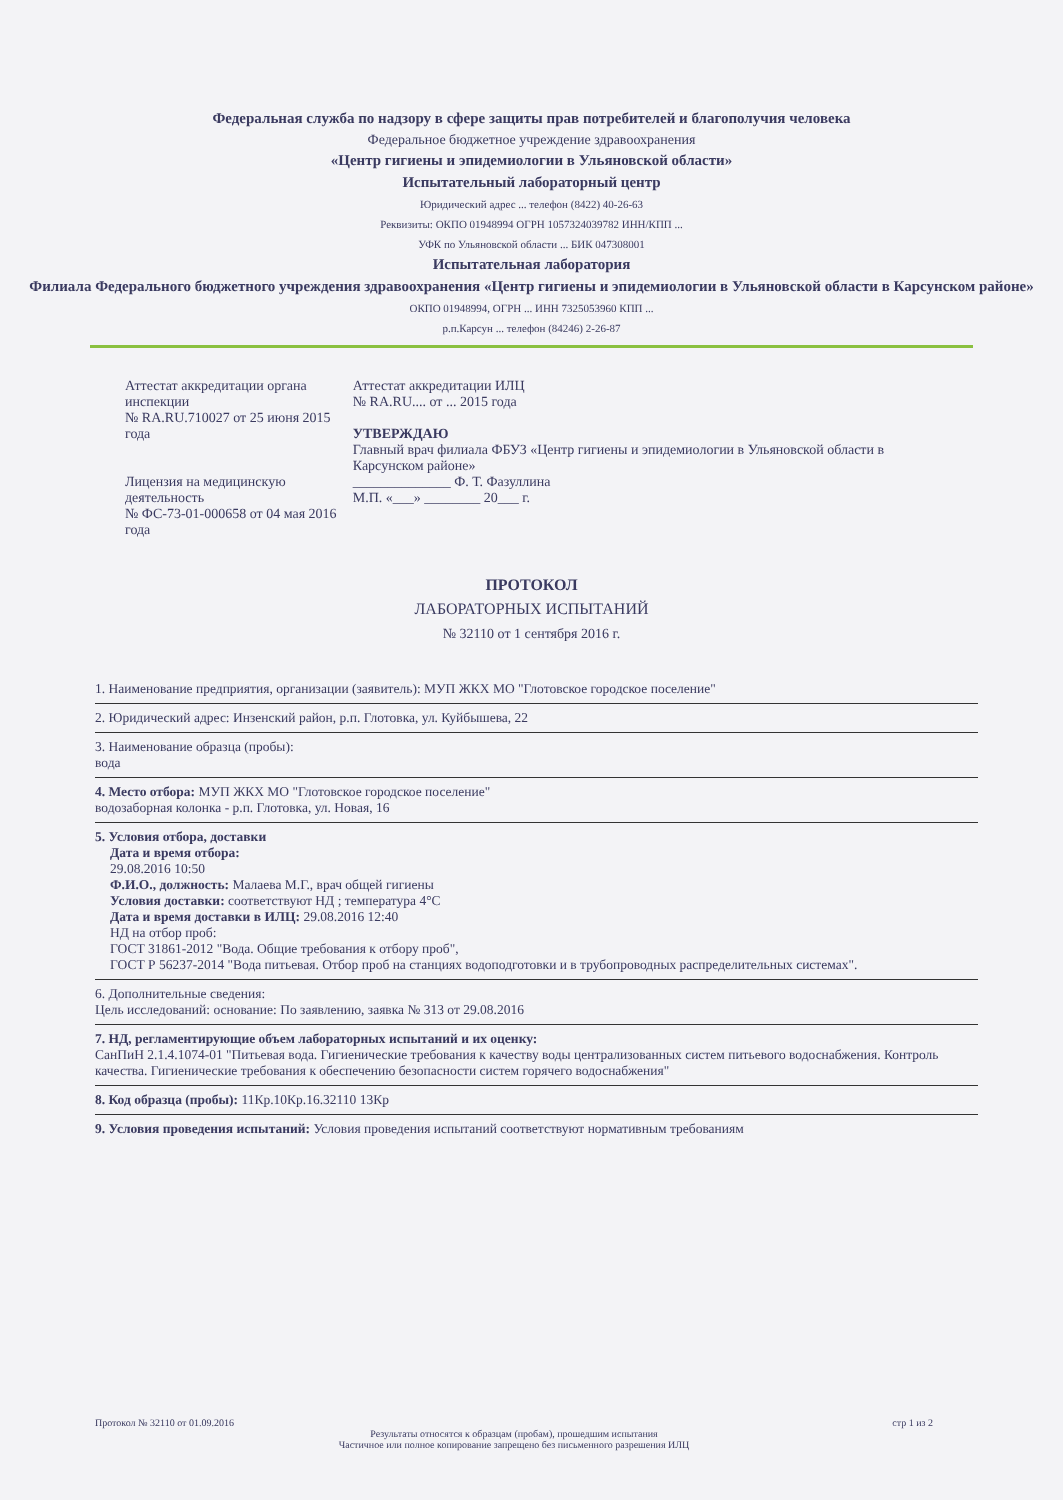Федеральная служба по надзору в сфере защиты прав потребителей и благополучия человека
Федеральное бюджетное учреждение здравоохранения
«Центр гигиены и эпидемиологии в Ульяновской области»
Испытательный лабораторный центр
Юридический адрес ... телефон (8422) 40-26-63
Реквизиты: ОКПО 01948994 ОГРН 1057324039782 ИНН/КПП ...
УФК по Ульяновской области ... БИК 047308001
Испытательная лаборатория
Филиала Федерального бюджетного учреждения здравоохранения «Центр гигиены и эпидемиологии в Ульяновской области в Карсунском районе»
ОКПО 01948994, ОГРН ... ИНН 7325053960 КПП ...
р.п.Карсун ... телефон (84246) 2-26-87
Аттестат аккредитации органа инспекции
№ RA.RU.710027 от 25 июня 2015 года
Лицензия на медицинскую деятельность
№ ФС-73-01-000658 от 04 мая 2016 года
Аттестат аккредитации ИЛЦ
№ RA.RU.... от ... 2015 года
УТВЕРЖДАЮ
Главный врач филиала ФБУЗ «Центр гигиены и эпидемиологии в Ульяновской области в Карсунском районе»
______________ Ф. Т. Фазуллина
М.П. «___» ________ 20___ г.
ПРОТОКОЛ
ЛАБОРАТОРНЫХ ИСПЫТАНИЙ
№ 32110 от 1 сентября 2016 г.
1. Наименование предприятия, организации (заявитель): МУП ЖКХ МО "Глотовское городское поселение"
2. Юридический адрес: Инзенский район, р.п. Глотовка, ул. Куйбышева, 22
3. Наименование образца (пробы):
вода
4. Место отбора: МУП ЖКХ МО "Глотовское городское поселение"
водозаборная колонка - р.п. Глотовка, ул. Новая, 16
5. Условия отбора, доставки
Дата и время отбора:
29.08.2016 10:50
Ф.И.О., должность: Малаева М.Г., врач общей гигиены
Условия доставки: соответствуют НД ; температура 4°С
Дата и время доставки в ИЛЦ: 29.08.2016 12:40
НД на отбор проб:
ГОСТ 31861-2012 "Вода. Общие требования к отбору проб",
ГОСТ Р 56237-2014 "Вода питьевая. Отбор проб на станциях водоподготовки и в трубопроводных распределительных системах".
6. Дополнительные сведения:
Цель исследований: основание: По заявлению, заявка № 313 от 29.08.2016
7. НД, регламентирующие объем лабораторных испытаний и их оценку:
СанПиН 2.1.4.1074-01 "Питьевая вода. Гигиенические требования к качеству воды централизованных систем питьевого водоснабжения. Контроль качества. Гигиенические требования к обеспечению безопасности систем горячего водоснабжения"
8. Код образца (пробы): 11Кр.10Кр.16.32110 13Кр
9. Условия проведения испытаний: Условия проведения испытаний соответствуют нормативным требованиям
Протокол № 32110 от 01.09.2016 стр 1 из 2
Результаты относятся к образцам (пробам), прошедшим испытания
Частичное или полное копирование запрещено без письменного разрешения ИЛЦ